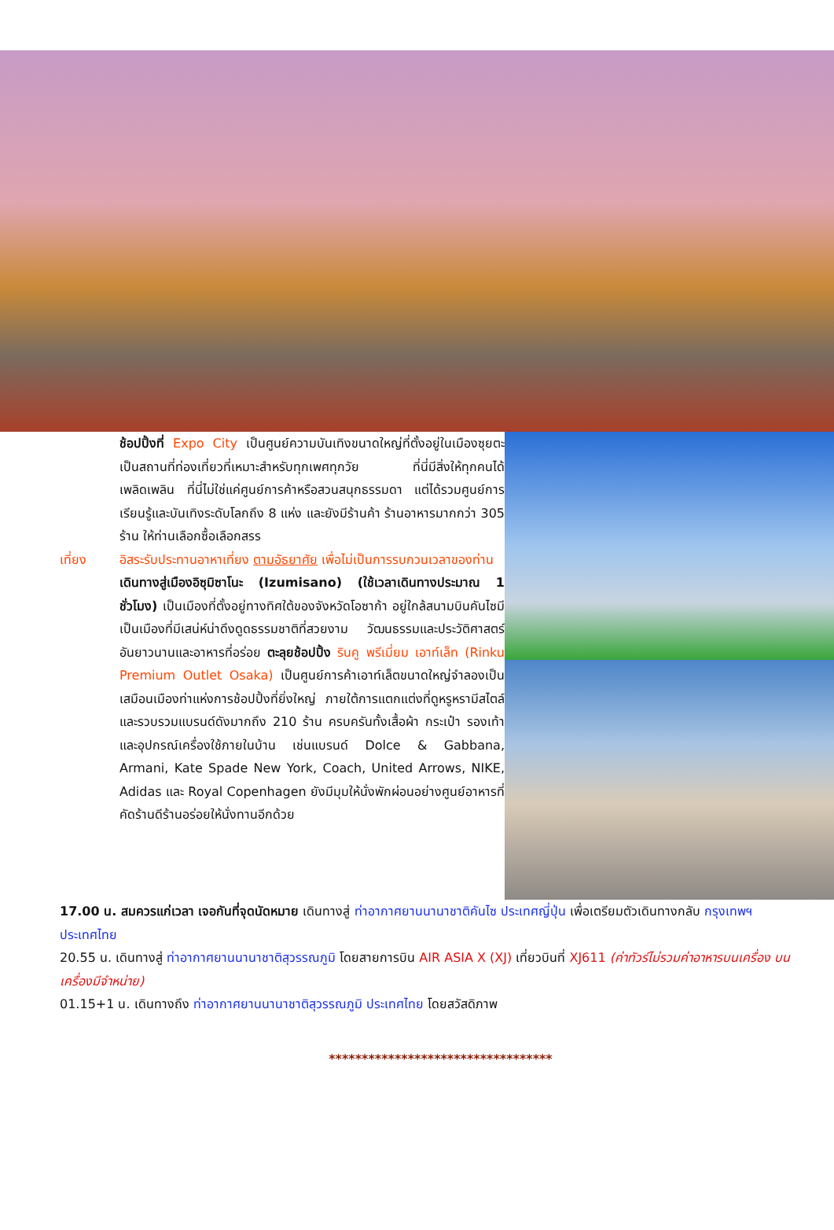ช้อปปิ้งที่ Expo City เป็นศูนย์ความบันเทิงขนาดใหญ่ที่ตั้งอยู่ในเมืองซุยตะ เป็นสถานที่ท่องเที่ยวที่เหมาะสำหรับทุกเพศทุกวัย ที่นี่มีสิ่งให้ทุกคนได้เพลิดเพลิน ที่นี่ไม่ใช่แค่ศูนย์การค้าหรือสวนสนุกธรรมดา แต่ได้รวมศูนย์การเรียนรู้และบันเทิงระดับโลกถึง 8 แห่ง และยังมีร้านค้า ร้านอาหารมากกว่า 305 ร้าน ให้ท่านเลือกซื้อเลือกสรร
เที่ยง อิสระรับประทานอาหาเที่ยง ตามอัธยาศัย เพื่อไม่เป็นการรบกวนเวลาของท่าน
เดินทางสู่เมืองอิซุมิซาโนะ (Izumisano) (ใช้เวลาเดินทางประมาณ 1 ชั่วโมง) เป็นเมืองที่ตั้งอยู่ทางทิศใต้ของจังหวัดโอซาก้า อยู่ใกล้สนามบินคันไซมี เป็นเมืองที่มีเสน่ห์น่าดึงดูดธรรมชาติที่สวยงาม วัฒนธรรมและประวัติศาสตร์อันยาวนานและอาหารที่อร่อย ตะลุยช้อปปิ้ง รินคู พรีเมี่ยม เอาท์เล็ท (Rinku Premium Outlet Osaka) เป็นศูนย์การค้าเอาท์เล็ตขนาดใหญ่จำลองเป็นเสมือนเมืองท่าแห่งการช้อปปิ้งที่ยิ่งใหญ่ ภายใต้การแตกแต่งที่ดูหรูหรามีสไตล์และรวบรวมแบรนด์ดังมากถึง 210 ร้าน ครบครันทั้งเสื้อผ้า กระเป๋า รองเท้า และอุปกรณ์เครื่องใช้ภายในบ้าน เช่นแบรนด์ Dolce & Gabbana, Armani, Kate Spade New York, Coach, United Arrows, NIKE, Adidas และ Royal Copenhagen ยังมีมุมให้นั่งพักผ่อนอย่างศูนย์อาหารที่คัดร้านดีร้านอร่อยให้นั่งทานอีกด้วย
17.00 น. สมควรแก่เวลา เจอกันที่จุดนัดหมาย เดินทางสู่ ท่าอากาศยานนานาชาติคันไซ ประเทศญี่ปุ่น เพื่อเตรียมตัวเดินทางกลับ กรุงเทพฯ ประเทศไทย
20.55 น. เดินทางสู่ ท่าอากาศยานนานาชาติสุวรรณภูมิ โดยสายการบิน AIR ASIA X (XJ) เที่ยวบินที่ XJ611 (ค่าทัวร์ไม่รวมค่าอาหารบนเครื่อง บนเครื่องมีจำหน่าย)
01.15+1 น. เดินทางถึง ท่าอากาศยานนานาชาติสุวรรณภูมิ ประเทศไทย โดยสวัสดิภาพ
**********************************